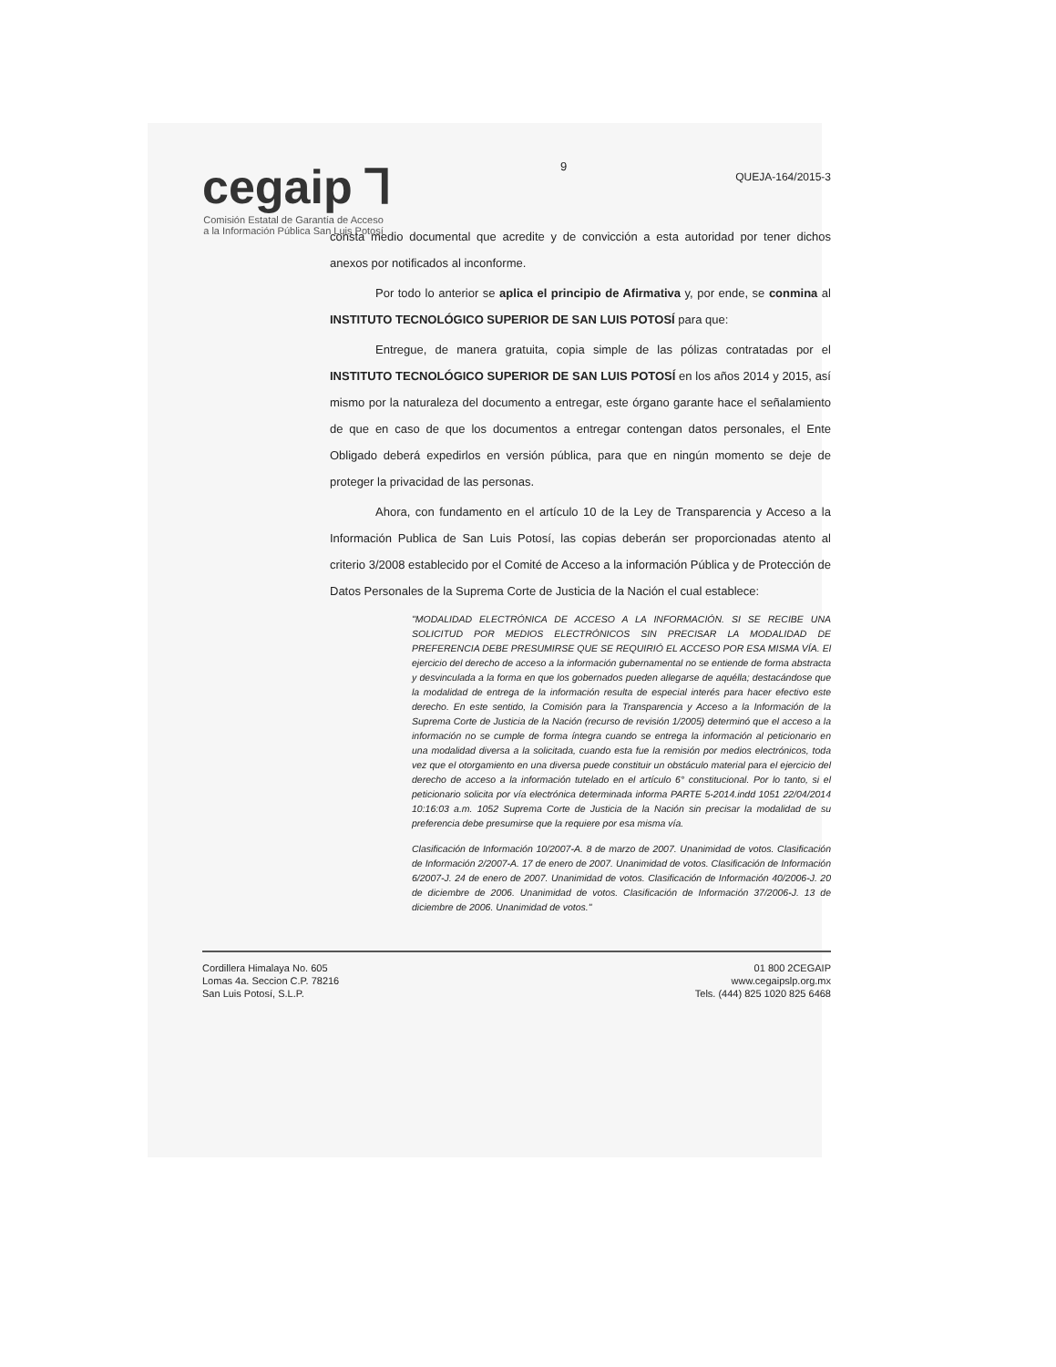cegaip ⅂
Comisión Estatal de Garantía de Acceso a la Información Pública San Luis Potosí
9
QUEJA-164/2015-3
consta medio documental que acredite y de convicción a esta autoridad por tener dichos anexos por notificados al inconforme.
Por todo lo anterior se aplica el principio de Afirmativa y, por ende, se conmina al INSTITUTO TECNOLÓGICO SUPERIOR DE SAN LUIS POTOSÍ para que:
Entregue, de manera gratuita, copia simple de las pólizas contratadas por el INSTITUTO TECNOLÓGICO SUPERIOR DE SAN LUIS POTOSÍ en los años 2014 y 2015, así mismo por la naturaleza del documento a entregar, este órgano garante hace el señalamiento de que en caso de que los documentos a entregar contengan datos personales, el Ente Obligado deberá expedirlos en versión pública, para que en ningún momento se deje de proteger la privacidad de las personas.
Ahora, con fundamento en el artículo 10 de la Ley de Transparencia y Acceso a la Información Publica de San Luis Potosí, las copias deberán ser proporcionadas atento al criterio 3/2008 establecido por el Comité de Acceso a la información Pública y de Protección de Datos Personales de la Suprema Corte de Justicia de la Nación el cual establece:
"MODALIDAD ELECTRÓNICA DE ACCESO A LA INFORMACIÓN. SI SE RECIBE UNA SOLICITUD POR MEDIOS ELECTRÓNICOS SIN PRECISAR LA MODALIDAD DE PREFERENCIA DEBE PRESUMIRSE QUE SE REQUIRIÓ EL ACCESO POR ESA MISMA VÍA. El ejercicio del derecho de acceso a la información gubernamental no se entiende de forma abstracta y desvinculada a la forma en que los gobernados pueden allegarse de aquélla; destacándose que la modalidad de entrega de la información resulta de especial interés para hacer efectivo este derecho. En este sentido, la Comisión para la Transparencia y Acceso a la Información de la Suprema Corte de Justicia de la Nación (recurso de revisión 1/2005) determinó que el acceso a la información no se cumple de forma íntegra cuando se entrega la información al peticionario en una modalidad diversa a la solicitada, cuando esta fue la remisión por medios electrónicos, toda vez que el otorgamiento en una diversa puede constituir un obstáculo material para el ejercicio del derecho de acceso a la información tutelado en el artículo 6° constitucional. Por lo tanto, si el peticionario solicita por vía electrónica determinada informa PARTE 5-2014.indd 1051 22/04/2014 10:16:03 a.m. 1052 Suprema Corte de Justicia de la Nación sin precisar la modalidad de su preferencia debe presumirse que la requiere por esa misma vía.
Clasificación de Información 10/2007-A. 8 de marzo de 2007. Unanimidad de votos. Clasificación de Información 2/2007-A. 17 de enero de 2007. Unanimidad de votos. Clasificación de Información 6/2007-J. 24 de enero de 2007. Unanimidad de votos. Clasificación de Información 40/2006-J. 20 de diciembre de 2006. Unanimidad de votos. Clasificación de Información 37/2006-J. 13 de diciembre de 2006. Unanimidad de votos."
Cordillera Himalaya No. 605
Lomas 4a. Seccion C.P. 78216
San Luis Potosí, S.L.P.
01 800 2CEGAIP
www.cegaipslp.org.mx
Tels. (444) 825 1020 825 6468